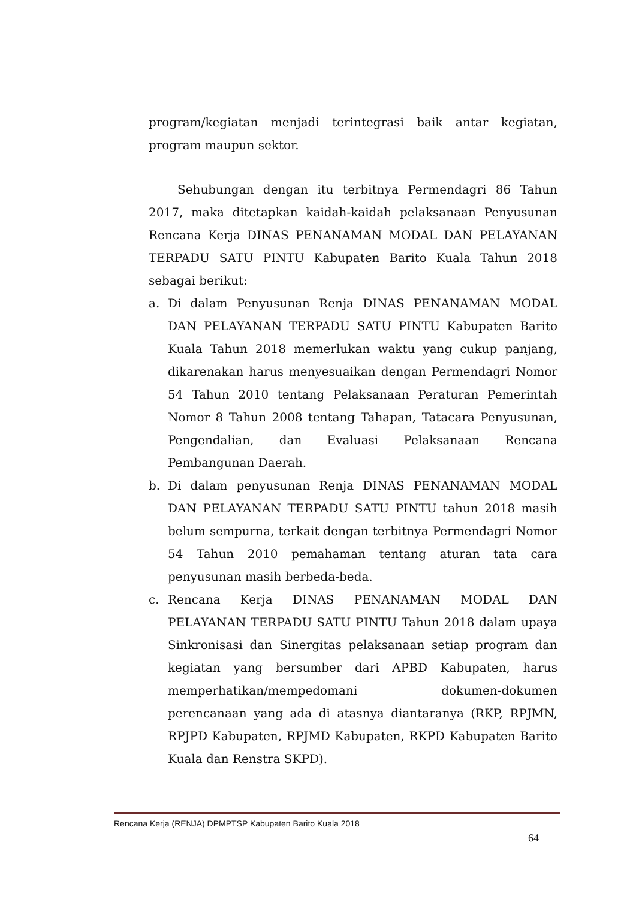program/kegiatan menjadi terintegrasi baik antar kegiatan, program maupun sektor.
Sehubungan dengan itu terbitnya Permendagri 86 Tahun 2017, maka ditetapkan kaidah-kaidah pelaksanaan Penyusunan Rencana Kerja DINAS PENANAMAN MODAL DAN PELAYANAN TERPADU SATU PINTU Kabupaten Barito Kuala Tahun 2018 sebagai berikut:
a. Di dalam Penyusunan Renja DINAS PENANAMAN MODAL DAN PELAYANAN TERPADU SATU PINTU Kabupaten Barito Kuala Tahun 2018 memerlukan waktu yang cukup panjang, dikarenakan harus menyesuaikan dengan Permendagri Nomor 54 Tahun 2010 tentang Pelaksanaan Peraturan Pemerintah Nomor 8 Tahun 2008 tentang Tahapan, Tatacara Penyusunan, Pengendalian, dan Evaluasi Pelaksanaan Rencana Pembangunan Daerah.
b. Di dalam penyusunan Renja DINAS PENANAMAN MODAL DAN PELAYANAN TERPADU SATU PINTU tahun 2018 masih belum sempurna, terkait dengan terbitnya Permendagri Nomor 54 Tahun 2010 pemahaman tentang aturan tata cara penyusunan masih berbeda-beda.
c. Rencana Kerja DINAS PENANAMAN MODAL DAN PELAYANAN TERPADU SATU PINTU Tahun 2018 dalam upaya Sinkronisasi dan Sinergitas pelaksanaan setiap program dan kegiatan yang bersumber dari APBD Kabupaten, harus memperhatikan/mempedomani dokumen-dokumen perencanaan yang ada di atasnya diantaranya (RKP, RPJMN, RPJPD Kabupaten, RPJMD Kabupaten, RKPD Kabupaten Barito Kuala dan Renstra SKPD).
Rencana Kerja (RENJA) DPMPTSP Kabupaten Barito Kuala 2018
64